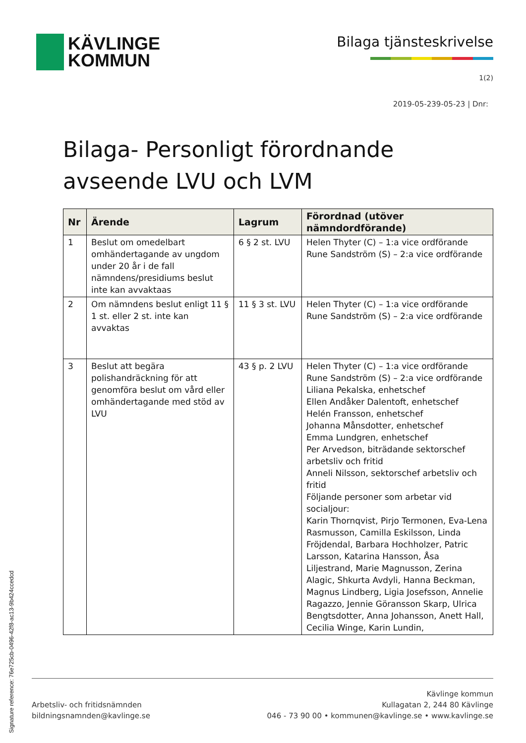KÄVLINGE
KOMMUN
Bilaga tjänsteskrivelse
1(2)
2019-05-239-05-23 | Dnr:
Bilaga- Personligt förordnande avseende LVU och LVM
| Nr | Ärende | Lagrum | Förordnad (utöver nämndordförande) |
| --- | --- | --- | --- |
| 1 | Beslut om omedelbart omhändertagande av ungdom under 20 år i de fall nämndens/presidiums beslut inte kan avvaktaas | 6 § 2 st. LVU | Helen Thyter (C) – 1:a vice ordförande Rune Sandström (S) – 2:a vice ordförande |
| 2 | Om nämndens beslut enligt 11 § 1 st. eller 2 st. inte kan avvaktas | 11 § 3 st. LVU | Helen Thyter (C) – 1:a vice ordförande Rune Sandström (S) – 2:a vice ordförande |
| 3 | Beslut att begära polishandräckning för att genomföra beslut om vård eller omhändertagande med stöd av LVU | 43 § p. 2 LVU | Helen Thyter (C) – 1:a vice ordförande Rune Sandström (S) – 2:a vice ordförande Liliana Pekalska, enhetschef Ellen Andåker Dalentoft, enhetschef Helén Fransson, enhetschef Johanna Månsdotter, enhetschef Emma Lundgren, enhetschef Per Arvedson, biträdande sektorschef arbetsliv och fritid Anneli Nilsson, sektorschef arbetsliv och fritid Följande personer som arbetar vid socialjour: Karin Thornqvist, Pirjo Termonen, Eva-Lena Rasmusson, Camilla Eskilsson, Linda Fröjdendal, Barbara Hochholzer, Patric Larsson, Katarina Hansson, Åsa Liljestrand, Marie Magnusson, Zerina Alagic, Shkurta Avdyli, Hanna Beckman, Magnus Lindberg, Ligia Josefsson, Annelie Ragazzo, Jennie Göransson Skarp, Ulrica Bengtsdotter, Anna Johansson, Anett Hall, Cecilia Winge, Karin Lundin, |
Arbetsliv- och fritidsnämnden
bildningsnamnden@kavlinge.se
Kävlinge kommun
Kullagatan 2, 244 80 Kävlinge
046 - 73 90 00 • kommunen@kavlinge.se • www.kavlinge.se
Signature reference: 76e725cb-0496-42f8-ac13-9b424ccedcd